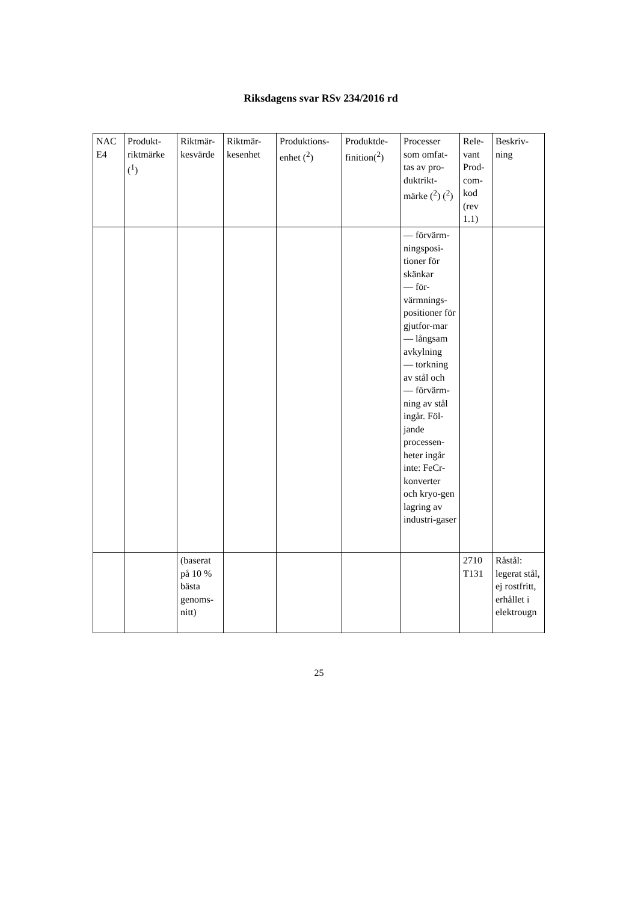Riksdagens svar RSv 234/2016 rd
| NAC E4 | Produkt-riktmärke (<sup>1</sup>) | Riktmär-kesvärde | Riktmär-kesenhet | Produktions-enhet (<sup>2</sup>) | Produktde-finition(<sup>2</sup>) | Processer som omfat-tas av pro-duktrikt-märke (<sup>2</sup>) (<sup>2</sup>) | Rele-vant Prod-com-kod (rev 1.1) | Beskriv-ning |
| | | | | | | — förvärm-ningsposi-tioner för skänkar — för-värmnings-positioner för gjutfor-mar — långsam avkylning — torkning av stål och — förvärm-ning av stål ingår. Föl-jande processen-heter ingår inte: FeCr-konverter och kryo-gen lagring av industri-gaser | | |
| | | (baserat på 10 % bästa genoms-nitt) | | | | | 2710 T131 | Råstål: legerat stål, ej rostfritt, erhållet i elektrougn |
25